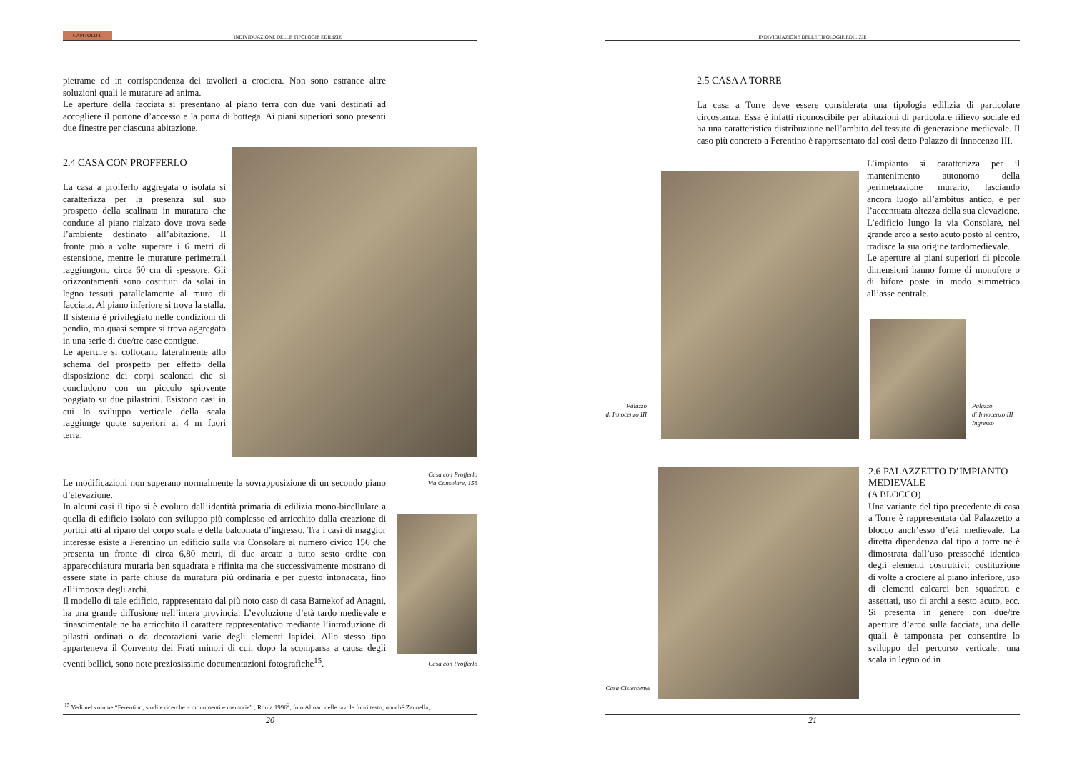CAPITOLO II INDIVIDUAZIONE DELLE TIPOLOGIE EDILIZIE
pietrame ed in corrispondenza dei tavolieri a crociera. Non sono estranee altre soluzioni quali le murature ad anima.
Le aperture della facciata si presentano al piano terra con due vani destinati ad accogliere il portone d’accesso e la porta di bottega. Ai piani superiori sono presenti due finestre per ciascuna abitazione.
2.4 CASA CON PROFFERLO
La casa a profferlo aggregata o isolata si caratterizza per la presenza sul suo prospetto della scalinata in muratura che conduce al piano rialzato dove trova sede l’ambiente destinato all’abitazione. Il fronte può a volte superare i 6 metri di estensione, mentre le murature perimetrali raggiungono circa 60 cm di spessore. Gli orizzontamenti sono costituiti da solai in legno tessuti parallelamente al muro di facciata. Al piano inferiore si trova la stalla. Il sistema è privilegiato nelle condizioni di pendio, ma quasi sempre si trova aggregato in una serie di due/tre case contigue.
Le aperture si collocano lateralmente allo schema del prospetto per effetto della disposizione dei corpi scalonati che si concludono con un piccolo spiovente poggiato su due pilastrini. Esistono casi in cui lo sviluppo verticale della scala raggiunge quote superiori ai 4 m fuori terra.
Casa con Profferlo
Via Consolare, 156
Le modificazioni non superano normalmente la sovrapposizione di un secondo piano d’elevazione.
In alcuni casi il tipo si è evoluto dall’identità primaria di edilizia mono-bicellulare a quella di edificio isolato con sviluppo più complesso ed arricchito dalla creazione di portici atti al riparo del corpo scala e della balconata d’ingresso. Tra i casi di maggior interesse esiste a Ferentino un edificio sulla via Consolare al numero civico 156 che presenta un fronte di circa 6,80 metri, di due arcate a tutto sesto ordite con apparecchiatura muraria ben squadrata e rifinita ma che successivamente mostrano di essere state in parte chiuse da muratura più ordinaria e per questo intonacata, fino all’imposta degli archi.
Il modello di tale edificio, rappresentato dal più noto caso di casa Barnekof ad Anagni, ha una grande diffusione nell’intera provincia. L’evoluzione d’età tardo medievale e rinascimentale ne ha arricchito il carattere rappresentativo mediante l’introduzione di pilastri ordinati o da decorazioni varie degli elementi lapidei. Allo stesso tipo apparteneva il Convento dei Frati minori di cui, dopo la scomparsa a causa degli eventi bellici, sono note preziosissime documentazioni fotografiche<sup>15</sup>.
Casa con Profferlo
<sup>15</sup> Vedi nel volume “Ferentino, studi e ricerche – monumenti e memorie” , Roma 1996<sup>2</sup>, foto Alinari nelle tavole fuori testo; nonché Zannella,
20
INDIVIDUAZIONE DELLE TIPOLOGIE EDILIZIE
2.5 CASA A TORRE
La casa a Torre deve essere considerata una tipologia edilizia di particolare circostanza. Essa è infatti riconoscibile per abitazioni di particolare rilievo sociale ed ha una caratteristica distribuzione nell’ambito del tessuto di generazione medievale. Il caso più concreto a Ferentino è rappresentato dal così detto Palazzo di Innocenzo III.
L’impianto si caratterizza per il mantenimento autonomo della perimetrazione murario, lasciando ancora luogo all’ambitus antico, e per l’accentuata altezza della sua elevazione. L’edificio lungo la via Consolare, nel grande arco a sesto acuto posto al centro, tradisce la sua origine tardomedievale.
Le aperture ai piani superiori di piccole dimensioni hanno forme di monofore o di bifore poste in modo simmetrico all’asse centrale.
Palazzo
di Innocenzo III
Palazzo
di Innocenzo III
Ingresso
Casa Cistercense
2.6 PALAZZETTO D’IMPIANTO MEDIEVALE
(A BLOCCO)
Una variante del tipo precedente di casa a Torre è rappresentata dal Palazzetto a blocco anch’esso d’età medievale. La diretta dipendenza dal tipo a torre ne è dimostrata dall’uso pressoché identico degli elementi costruttivi: costituzione di volte a crociere al piano inferiore, uso di elementi calcarei ben squadrati e assettati, uso di archi a sesto acuto, ecc. Si presenta in genere con due/tre aperture d’arco sulla facciata, una delle quali è tamponata per consentire lo sviluppo del percorso verticale: una scala in legno od in
21